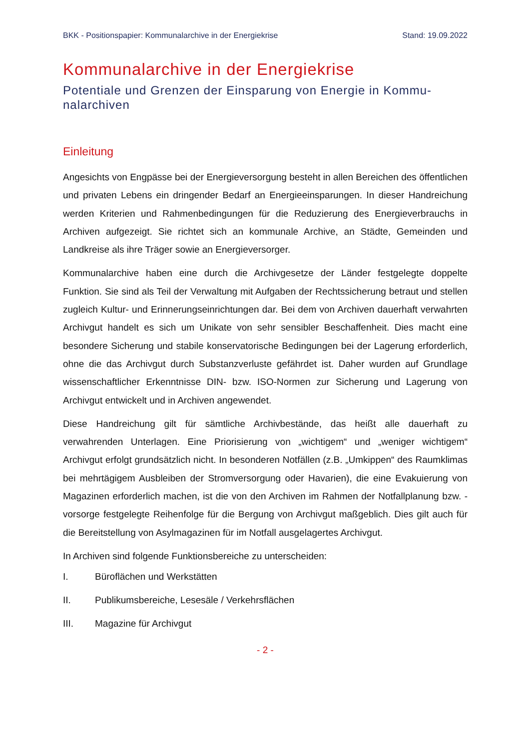BKK - Positionspapier: Kommunalarchive in der Energiekrise Stand: 19.09.2022
Kommunalarchive in der Energiekrise
Potentiale und Grenzen der Einsparung von Energie in Kommu-nalarchiven
Einleitung
Angesichts von Engpässe bei der Energieversorgung besteht in allen Bereichen des öffentlichen und privaten Lebens ein dringender Bedarf an Energieeinsparungen. In dieser Handreichung werden Kriterien und Rahmenbedingungen für die Reduzierung des Energieverbrauchs in Archiven aufgezeigt. Sie richtet sich an kommunale Archive, an Städte, Gemeinden und Landkreise als ihre Träger sowie an Energieversorger.
Kommunalarchive haben eine durch die Archivgesetze der Länder festgelegte doppelte Funktion. Sie sind als Teil der Verwaltung mit Aufgaben der Rechtssicherung betraut und stellen zugleich Kultur- und Erinnerungseinrichtungen dar. Bei dem von Archiven dauerhaft verwahrten Archivgut handelt es sich um Unikate von sehr sensibler Beschaffenheit. Dies macht eine besondere Sicherung und stabile konservatorische Bedingungen bei der Lagerung erforderlich, ohne die das Archivgut durch Substanzverluste gefährdet ist. Daher wurden auf Grundlage wissenschaftlicher Erkenntnisse DIN- bzw. ISO-Normen zur Sicherung und Lagerung von Archivgut entwickelt und in Archiven angewendet.
Diese Handreichung gilt für sämtliche Archivbestände, das heißt alle dauerhaft zu verwahrenden Unterlagen. Eine Priorisierung von „wichtigem“ und „weniger wichtigem“ Archivgut erfolgt grundsätzlich nicht. In besonderen Notfällen (z.B. „Umkippen“ des Raumklimas bei mehrtägigem Ausbleiben der Stromversorgung oder Havarien), die eine Evakuierung von Magazinen erforderlich machen, ist die von den Archiven im Rahmen der Notfallplanung bzw. -vorsorge festgelegte Reihenfolge für die Bergung von Archivgut maßgeblich. Dies gilt auch für die Bereitstellung von Asylmagazinen für im Notfall ausgelagertes Archivgut.
In Archiven sind folgende Funktionsbereiche zu unterscheiden:
I. Büroflächen und Werkstätten
II. Publikumsbereiche, Lesesäle / Verkehrsflächen
III. Magazine für Archivgut
- 2 -